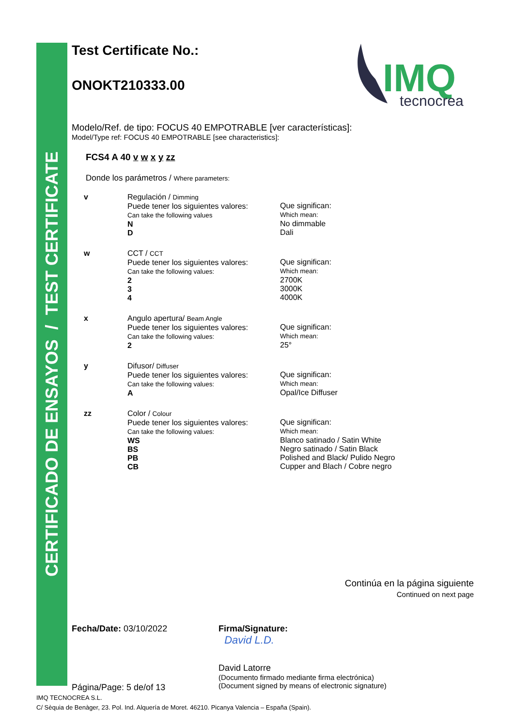CERTIFICADO DE ENSAYOS / TEST CERTIFICATE
IMQ
tecnocrea
Test Certificate No.:
ONOKT210333.00
Modelo/Ref. de tipo: FOCUS 40 EMPOTRABLE [ver características]:
Model/Type ref: FOCUS 40 EMPOTRABLE [see characteristics]:
FCS4 A 40 v w x y zz
Donde los parámetros / Where parameters:
| v | Regulación / Dimming Puede tener los siguientes valores: Can take the following values N D | Que significan: Which mean: No dimmable Dali |
| w | CCT / CCT Puede tener los siguientes valores: Can take the following values: 2 3 4 | Que significan: Which mean: 2700K 3000K 4000K |
| x | Angulo apertura/ Beam Angle Puede tener los siguientes valores: Can take the following values: 2 | Que significan: Which mean: 25° |
| y | Difusor/ Diffuser Puede tener los siguientes valores: Can take the following values: A | Que significan: Which mean: Opal/Ice Diffuser |
| zz | Color / Colour Puede tener los siguientes valores: Can take the following values: WS BS PB CB | Que significan: Which mean: Blanco satinado / Satin White Negro satinado / Satin Black Polished and Black/ Pulido Negro Cupper and Blach / Cobre negro |
Continúa en la página siguiente
Continued on next page
Fecha/Date: 03/10/2022
Página/Page: 5 de/of 13
Firma/Signature:
David L.D.
David Latorre
(Documento firmado mediante firma electrónica)
(Document signed by means of electronic signature)
IMQ TECNOCREA S.L.
C/ Sèquia de Benàger, 23. Pol. Ind. Alquería de Moret. 46210. Picanya Valencia – España (Spain).